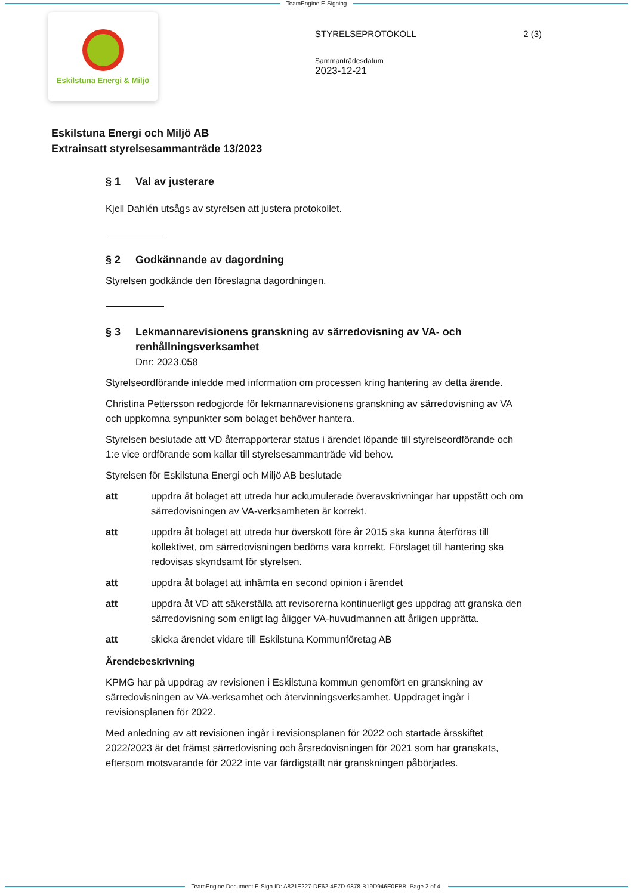TeamEngine E-Signing
Eskilstuna Energi & Miljö
STYRELSEPROTOKOLL 2 (3)
Sammanträdesdatum
2023-12-21
Eskilstuna Energi och Miljö AB
Extrainsatt styrelsesammanträde 13/2023
§ 1 Val av justerare
Kjell Dahlén utsågs av styrelsen att justera protokollet.
§ 2 Godkännande av dagordning
Styrelsen godkände den föreslagna dagordningen.
§ 3 Lekmannarevisionens granskning av särredovisning av VA- och renhållningsverksamhet
Dnr: 2023.058
Styrelseordförande inledde med information om processen kring hantering av detta ärende.
Christina Pettersson redogjorde för lekmannarevisionens granskning av särredovisning av VA och uppkomna synpunkter som bolaget behöver hantera.
Styrelsen beslutade att VD återrapporterar status i ärendet löpande till styrelseordförande och 1:e vice ordförande som kallar till styrelsesammanträde vid behov.
Styrelsen för Eskilstuna Energi och Miljö AB beslutade
att uppdra åt bolaget att utreda hur ackumulerade överavskrivningar har uppstått och om särredovisningen av VA-verksamheten är korrekt.
att uppdra åt bolaget att utreda hur överskott före år 2015 ska kunna återföras till kollektivet, om särredovisningen bedöms vara korrekt. Förslaget till hantering ska redovisas skyndsamt för styrelsen.
att uppdra åt bolaget att inhämta en second opinion i ärendet
att uppdra åt VD att säkerställa att revisorerna kontinuerligt ges uppdrag att granska den särredovisning som enligt lag åligger VA-huvudmannen att årligen upprätta.
att skicka ärendet vidare till Eskilstuna Kommunföretag AB
Ärendebeskrivning
KPMG har på uppdrag av revisionen i Eskilstuna kommun genomfört en granskning av särredovisningen av VA-verksamhet och återvinningsverksamhet. Uppdraget ingår i revisionsplanen för 2022.
Med anledning av att revisionen ingår i revisionsplanen för 2022 och startade årsskiftet 2022/2023 är det främst särredovisning och årsredovisningen för 2021 som har granskats, eftersom motsvarande för 2022 inte var färdigställt när granskningen påbörjades.
TeamEngine Document E-Sign ID: A821E227-DE62-4E7D-9878-B19D946E0EBB. Page 2 of 4.